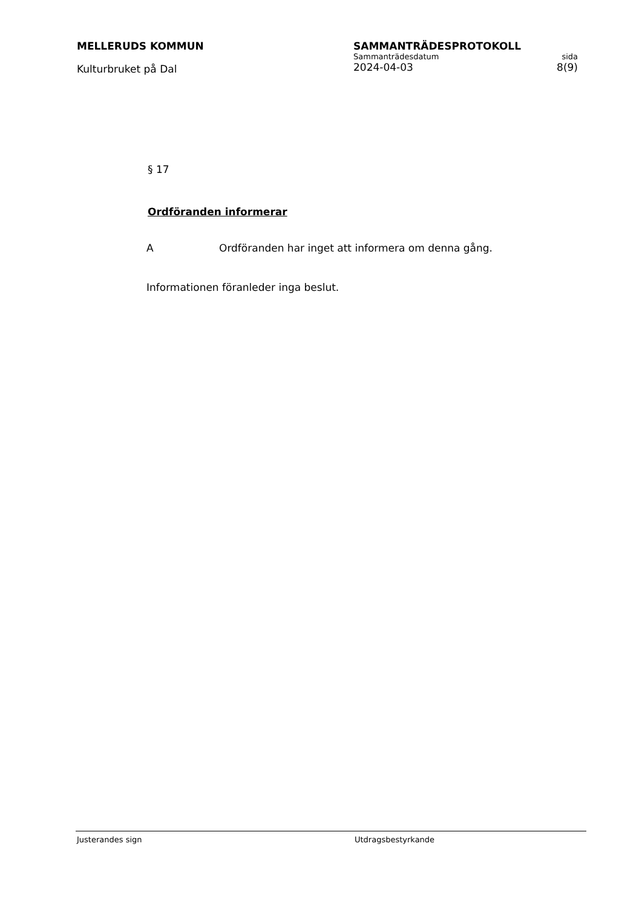MELLERUDS KOMMUN
Kulturbruket på Dal
SAMMANTRÄDESPROTOKOLL
Sammanträdesdatum sida
2024-04-03 8(9)
§ 17
Ordföranden informerar
A Ordföranden har inget att informera om denna gång.
Informationen föranleder inga beslut.
Justerandes sign Utdragsbestyrkande